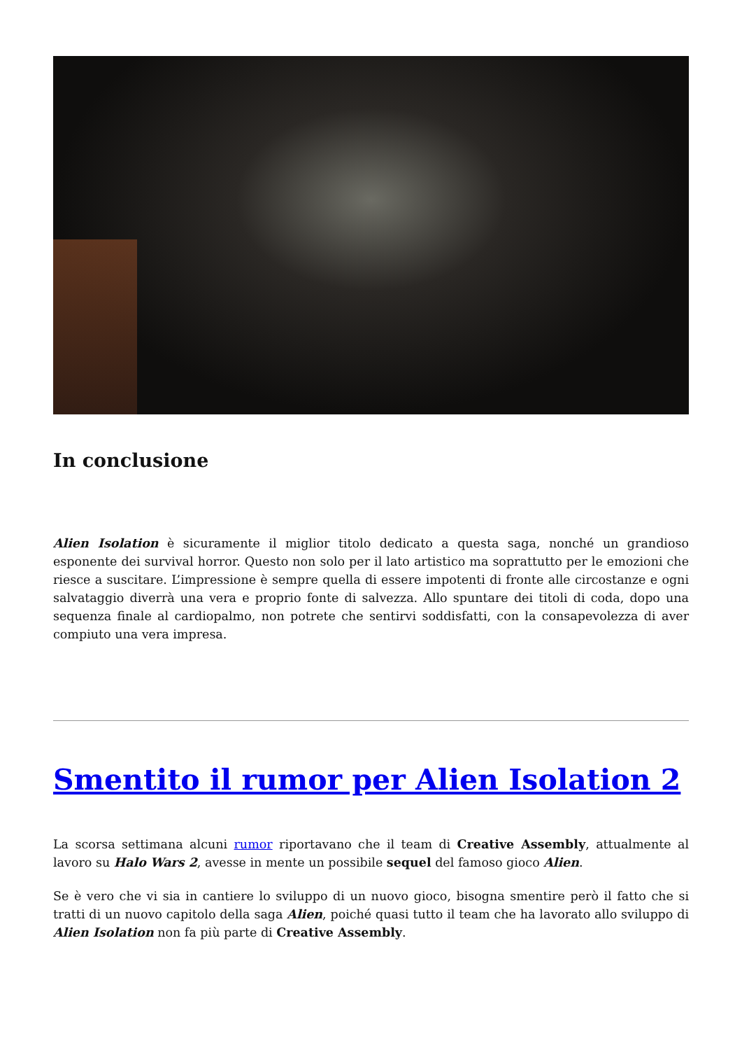In conclusione
Alien Isolation è sicuramente il miglior titolo dedicato a questa saga, nonché un grandioso esponente dei survival horror. Questo non solo per il lato artistico ma soprattutto per le emozioni che riesce a suscitare. L’impressione è sempre quella di essere impotenti di fronte alle circostanze e ogni salvataggio diverrà una vera e proprio fonte di salvezza. Allo spuntare dei titoli di coda, dopo una sequenza finale al cardiopalmo, non potrete che sentirvi soddisfatti, con la consapevolezza di aver compiuto una vera impresa.
Smentito il rumor per Alien Isolation 2
La scorsa settimana alcuni rumor riportavano che il team di Creative Assembly, attualmente al lavoro su Halo Wars 2, avesse in mente un possibile sequel del famoso gioco Alien.
Se è vero che vi sia in cantiere lo sviluppo di un nuovo gioco, bisogna smentire però il fatto che si tratti di un nuovo capitolo della saga Alien, poiché quasi tutto il team che ha lavorato allo sviluppo di Alien Isolation non fa più parte di Creative Assembly.